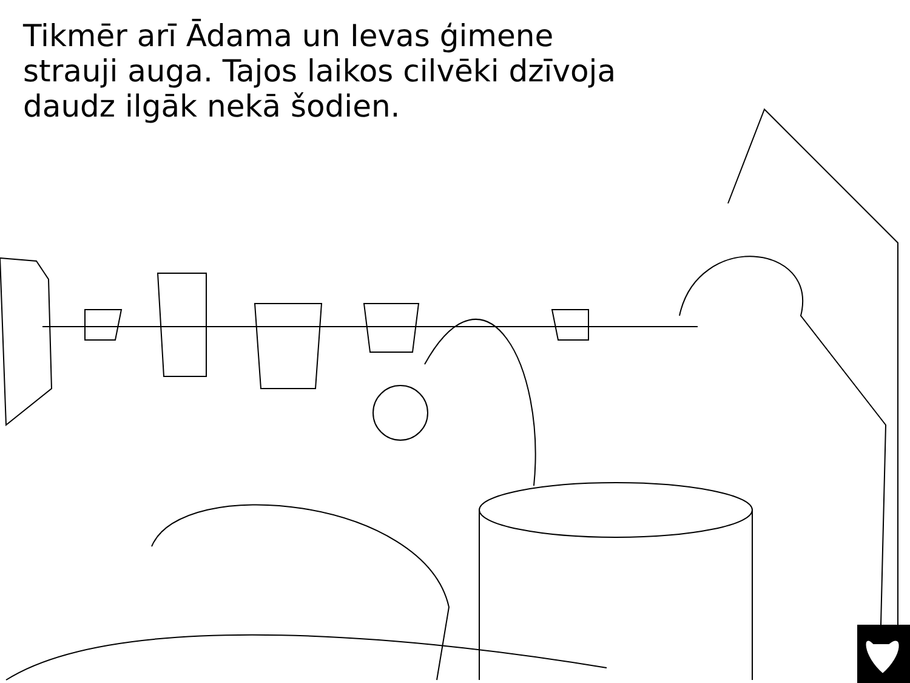Tikmēr arī Ādama un Ievas ģimene strauji auga. Tajos laikos cilvēki dzīvoja daudz ilgāk nekā šodien.